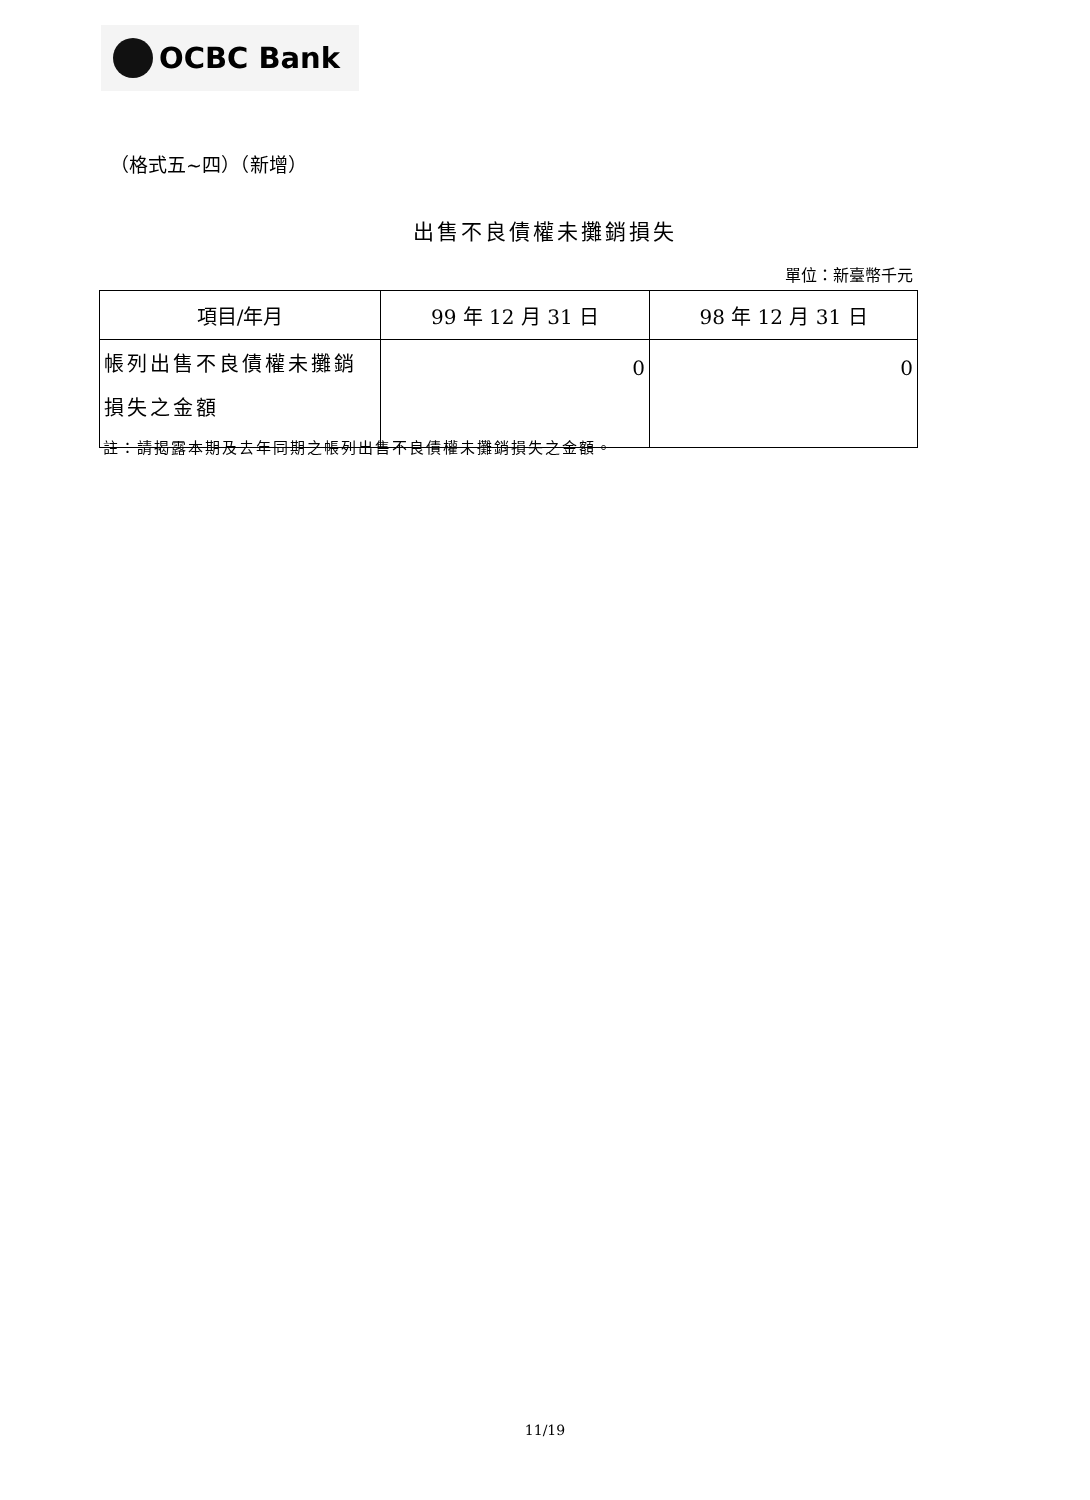OCBC Bank
（格式五~四）（新增）
出售不良債權未攤銷損失
單位：新臺幣千元
| 項目/年月 | 99 年 12 月 31 日 | 98 年 12 月 31 日 |
| --- | --- | --- |
| 帳列出售不良債權未攤銷 損失之金額 | 0 | 0 |
註：請揭露本期及去年同期之帳列出售不良債權未攤銷損失之金額。
11/19